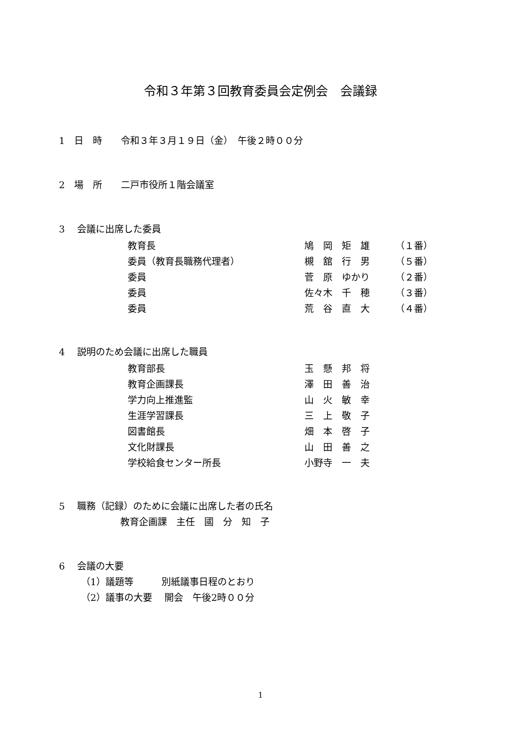令和３年第３回教育委員会定例会　会議録
1　日　時　　令和３年３月１９日（金）　午後２時００分
2　場　所　　二戸市役所１階会議室
3　 会議に出席した委員
| 教育長 | 鳩 岡 矩 雄 | （１番） |
| 委員（教育長職務代理者） | 槻 舘 行 男 | （５番） |
| 委員 | 菅 原 ゆかり | （２番） |
| 委員 | 佐々木 千 穂 | （３番） |
| 委員 | 荒 谷 直 大 | （４番） |
4　 説明のため会議に出席した職員
| 教育部長 | 玉 懸 邦 将 |
| 教育企画課長 | 澤 田 善 治 |
| 学力向上推進監 | 山 火 敏 幸 |
| 生涯学習課長 | 三 上 敬 子 |
| 図書館長 | 畑 本 啓 子 |
| 文化財課長 | 山 田 善 之 |
| 学校給食センター所長 | 小野寺 一 夫 |
5　 職務（記録）のために会議に出席した者の氏名
教育企画課　主任　國　分　知　子
6　 会議の大要
（1）議題等　　　別紙議事日程のとおり
（2）議事の大要　 開会　午後2時００分
1